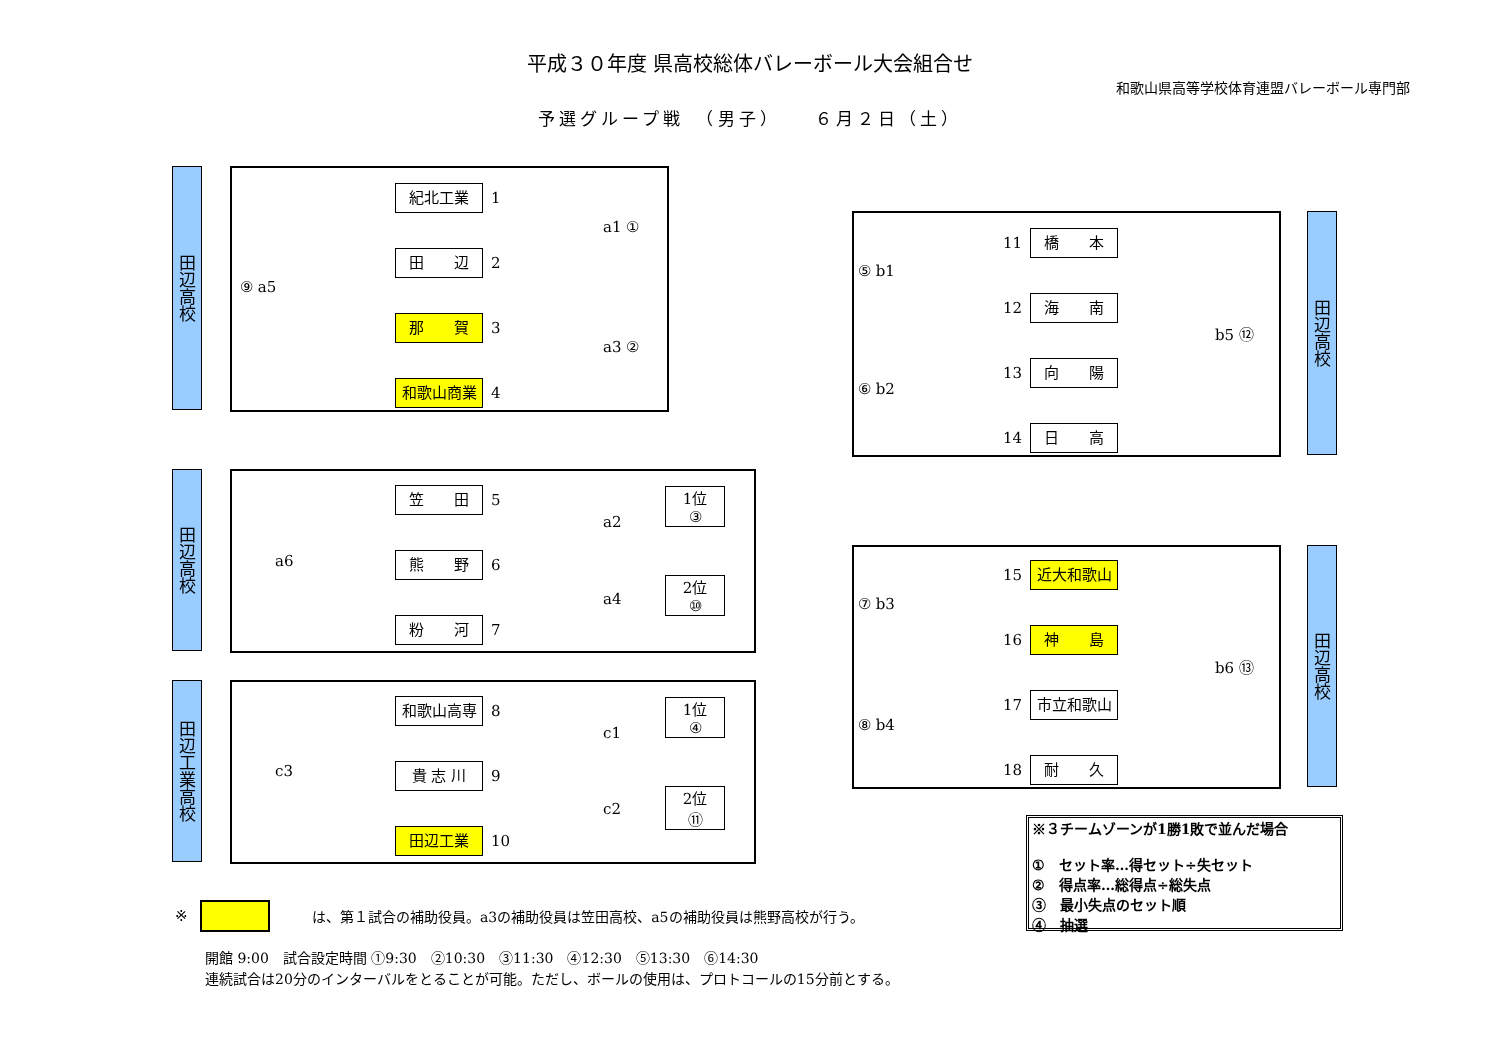平成３０年度 県高校総体バレーボール大会組合せ
和歌山県高等学校体育連盟バレーボール専門部
予選グループ戦　（男子）　　６月２日（土）
田辺高校
紀北工業 1
田　　辺 2
那　　賀 3
和歌山商業 4
⑨ a5
a1 ①
a3 ②
田辺高校
笠　　田 5
熊　　野 6
粉　　河 7
a6
a2
a4
1位
③
2位
⑩
田辺工業高校
和歌山高専 8
貴 志 川 9
田辺工業 10
c3
c1
c2
1位
④
2位
⑪
田辺高校
11 橋　　本
12 海　　南
13 向　　陽
14 日　　高
⑤ b1
⑥ b2
b5 ⑫
田辺高校
15 近大和歌山
16 神　　島
17 市立和歌山
18 耐　　久
⑦ b3
⑧ b4
b6 ⑬
※３チームゾーンが1勝1敗で並んだ場合
①　セット率…得セット÷失セット
②　得点率…総得点÷総失点
③　最小失点のセット順
④　抽選
※ は、第１試合の補助役員。a3の補助役員は笠田高校、a5の補助役員は熊野高校が行う。
開館 9:00　試合設定時間 ①9:30　②10:30　③11:30　④12:30　⑤13:30　⑥14:30
連続試合は20分のインターバルをとることが可能。ただし、ボールの使用は、プロトコールの15分前とする。